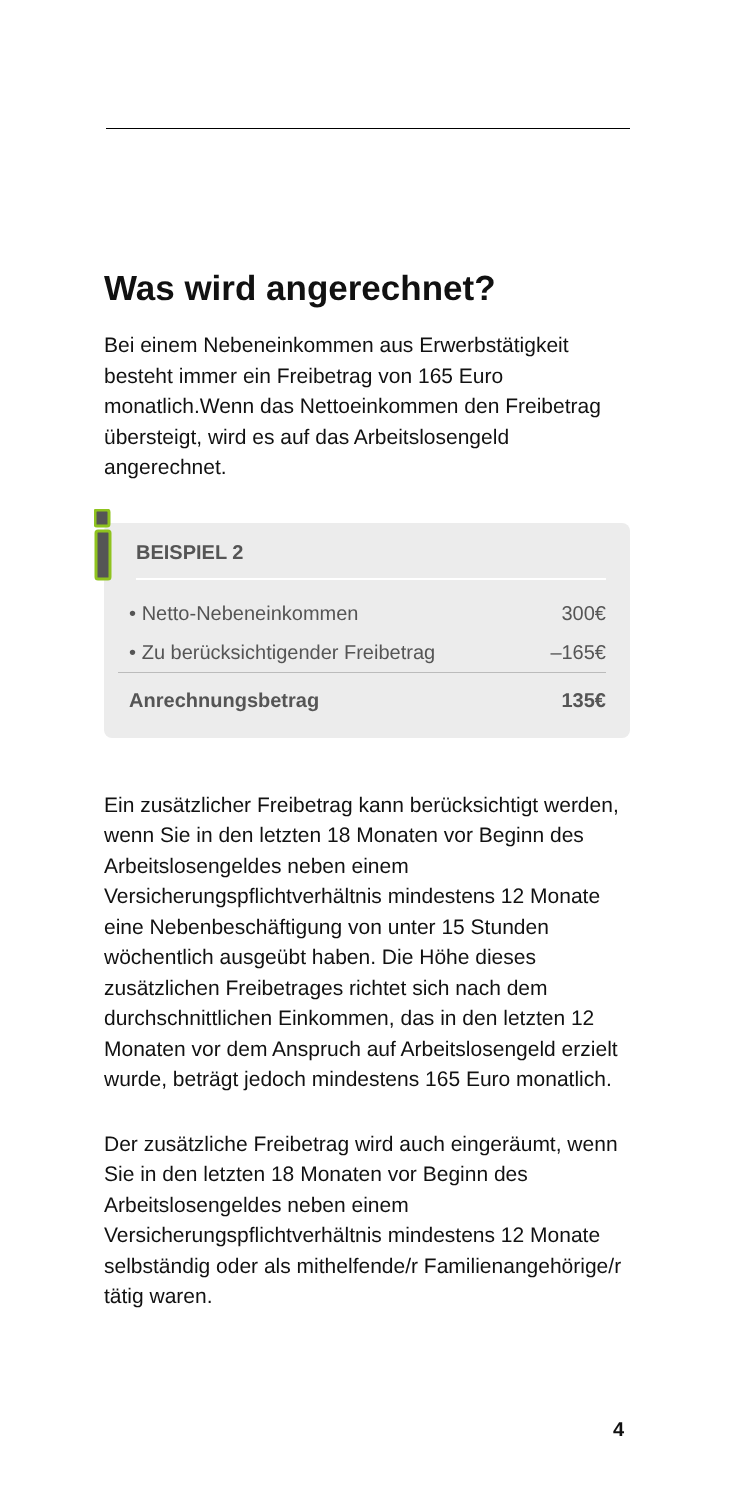Was wird angerechnet?
Bei einem Nebeneinkommen aus Erwerbstätigkeit besteht immer ein Freibetrag von 165 Euro monatlich.Wenn das Nettoeinkommen den Freibetrag übersteigt, wird es auf das Arbeitslosengeld angerechnet.
BEISPIEL 2
| • Netto-Nebeneinkommen | 300€ |
| • Zu berücksichtigender Freibetrag | –165€ |
| Anrechnungsbetrag | 135€ |
Ein zusätzlicher Freibetrag kann berücksichtigt werden, wenn Sie in den letzten 18 Monaten vor Beginn des Arbeitslosengeldes neben einem Versicherungspflichtverhältnis mindestens 12 Monate eine Nebenbeschäftigung von unter 15 Stunden wöchentlich ausgeübt haben. Die Höhe dieses zusätzlichen Freibetrages richtet sich nach dem durchschnittlichen Einkommen, das in den letzten 12 Monaten vor dem Anspruch auf Arbeitslosengeld erzielt wurde, beträgt jedoch mindestens 165 Euro monatlich.
Der zusätzliche Freibetrag wird auch eingeräumt, wenn Sie in den letzten 18 Monaten vor Beginn des Arbeitslosengeldes neben einem Versicherungspflichtverhältnis mindestens 12 Monate selbständig oder als mithelfende/r Familienangehörige/r tätig waren.
4